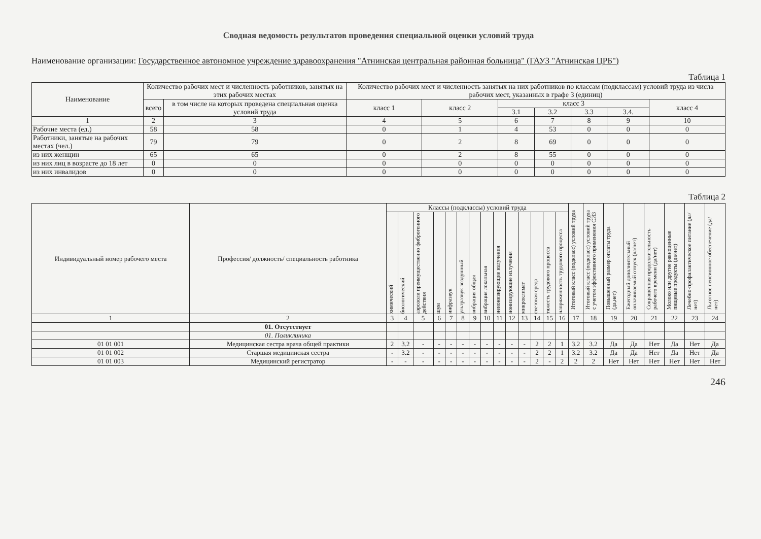Сводная ведомость результатов проведения специальной оценки условий труда
Наименование организации: Государственное автономное учреждение здравоохранения "Атнинская центральная районная больница" (ГАУЗ "Атнинская ЦРБ")
Таблица 1
| Наименование | Количество рабочих мест и численность работников, занятых на этих рабочих местах | | Количество рабочих мест и численность занятых на них работников по классам (подклассам) условий труда из числа рабочих мест, указанных в графе 3 (единиц) | | | | | | |
| --- | --- | --- | --- | --- | --- | --- | --- | --- | --- |
| | всего | в том числе на которых проведена специальная оценка условий труда | класс 1 | класс 2 | класс 3 | | | | класс 4 |
| | | | | | 3.1 | 3.2 | 3.3 | 3.4. | |
| 1 | 2 | 3 | 4 | 5 | 6 | 7 | 8 | 9 | 10 |
| Рабочие места (ед.) | 58 | 58 | 0 | 1 | 4 | 53 | 0 | 0 | 0 |
| Работники, занятые на рабочих местах (чел.) | 79 | 79 | 0 | 2 | 8 | 69 | 0 | 0 | 0 |
| из них женщин | 65 | 65 | 0 | 2 | 8 | 55 | 0 | 0 | 0 |
| из них лиц в возрасте до 18 лет | 0 | 0 | 0 | 0 | 0 | 0 | 0 | 0 | 0 |
| из них инвалидов | 0 | 0 | 0 | 0 | 0 | 0 | 0 | 0 | 0 |
Таблица 2
| Индиви­дуаль­ный номер рабоче­го места | Профессия/ должность/ специальность работника | Классы (подклассы) условий труда | | | | | | | | | | | | | | Итоговый класс (подкласс) условий труда | Итоговый класс (подкласс) условий труда с учетом эффективного применения СИЗ | Повышенный размер оплаты труда (да,нет) | Ежегодный дополнительный оплачиваемый отпуск (да/нет) | Сокращенная продолжительность рабочего времени (да/нет) | Молоко или другие равноценные пищевые продукты (да/нет) | Лечебно-профилактическое питание (да/нет) | Льготное пенсионное обеспечение (да/нет) |
| --- | --- | --- | --- | --- | --- | --- | --- | --- | --- | --- | --- | --- | --- | --- | --- | --- | --- | --- | --- | --- | --- | --- | --- |
| | | химический | биологический | аэрозоли преимущественно фиброгенного действия | шум | инфразвук | ультразвук воздушный | вибрация общая | вибрация локальная | неионизирующие излучения | ионизирующие излучения | микроклимат | световая среда | тяжесть трудового процесса | напряженность трудового процесса | | | | | | | | |
| 1 | 2 | 3 | 4 | 5 | 6 | 7 | 8 | 9 | 10 | 11 | 12 | 13 | 14 | 15 | 16 | 17 | 18 | 19 | 20 | 21 | 22 | 23 | 24 |
| | 01. Отсутствует | | | | | | | | | | | | | | | | | | | | | | |
| | 01. Поликлиника | | | | | | | | | | | | | | | | | | | | | | |
| 01 01 001 | Медицинская сестра врача общей практики | 2 | 3.2 | - | - | - | - | - | - | - | - | - | 2 | 2 | 1 | 3.2 | 3.2 | Да | Да | Нет | Да | Нет | Да |
| 01 01 002 | Старшая медицинская сестра | - | 3.2 | - | - | - | - | - | - | - | - | - | 2 | 2 | 1 | 3.2 | 3.2 | Да | Да | Нет | Да | Нет | Да |
| 01 01 003 | Медицинский регистратор | - | - | - | - | - | - | - | - | - | - | - | 2 | - | 2 | 2 | 2 | Нет | Нет | Нет | Нет | Нет | Нет |
246